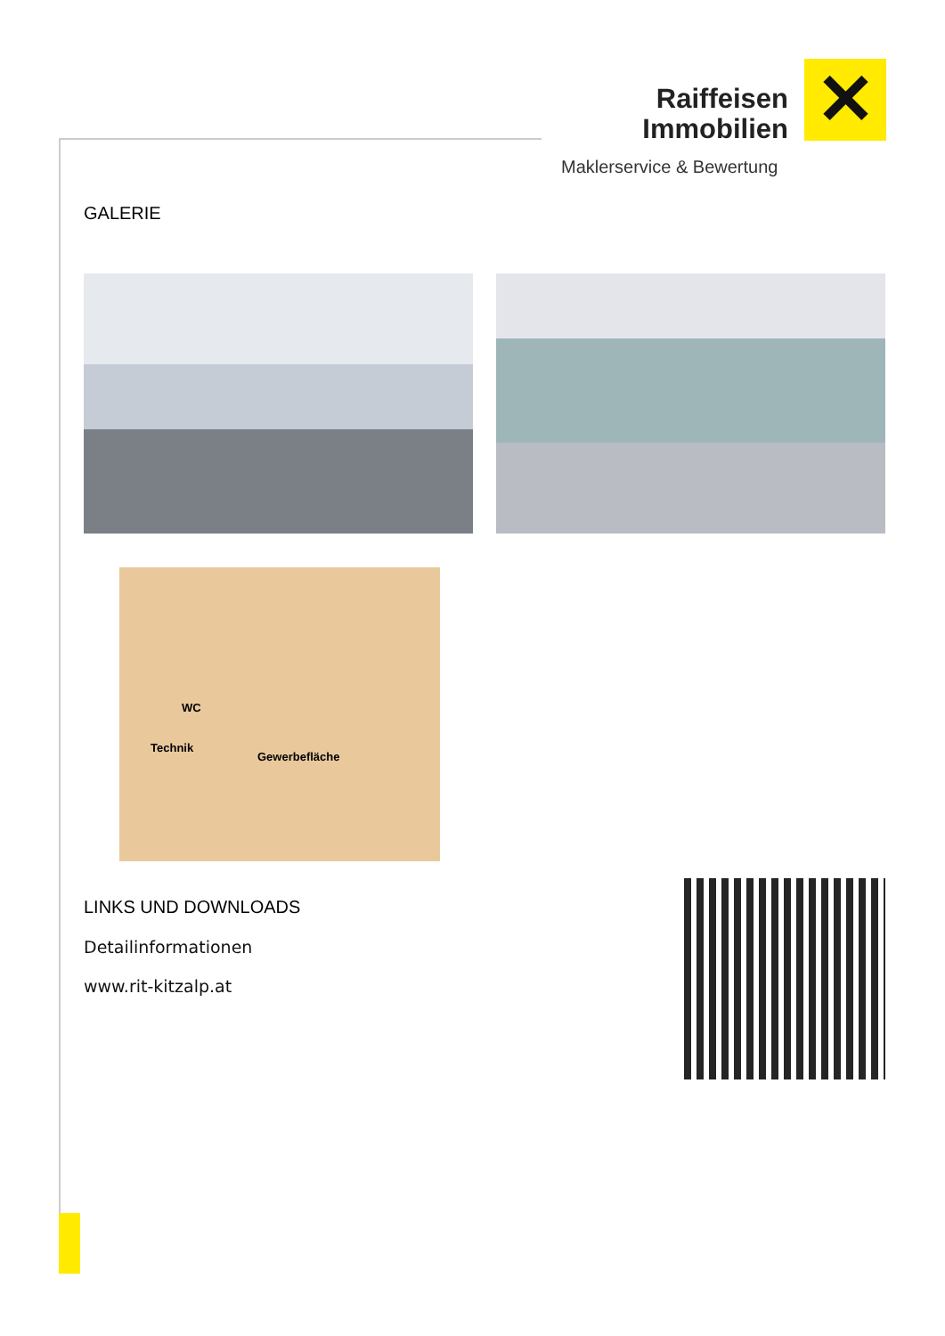Raiffeisen
Immobilien
✕
Maklerservice & Bewertung
GALERIE
WC
Technik
Gewerbefläche
LINKS UND DOWNLOADS
Detailinformationen
www.rit-kitzalp.at